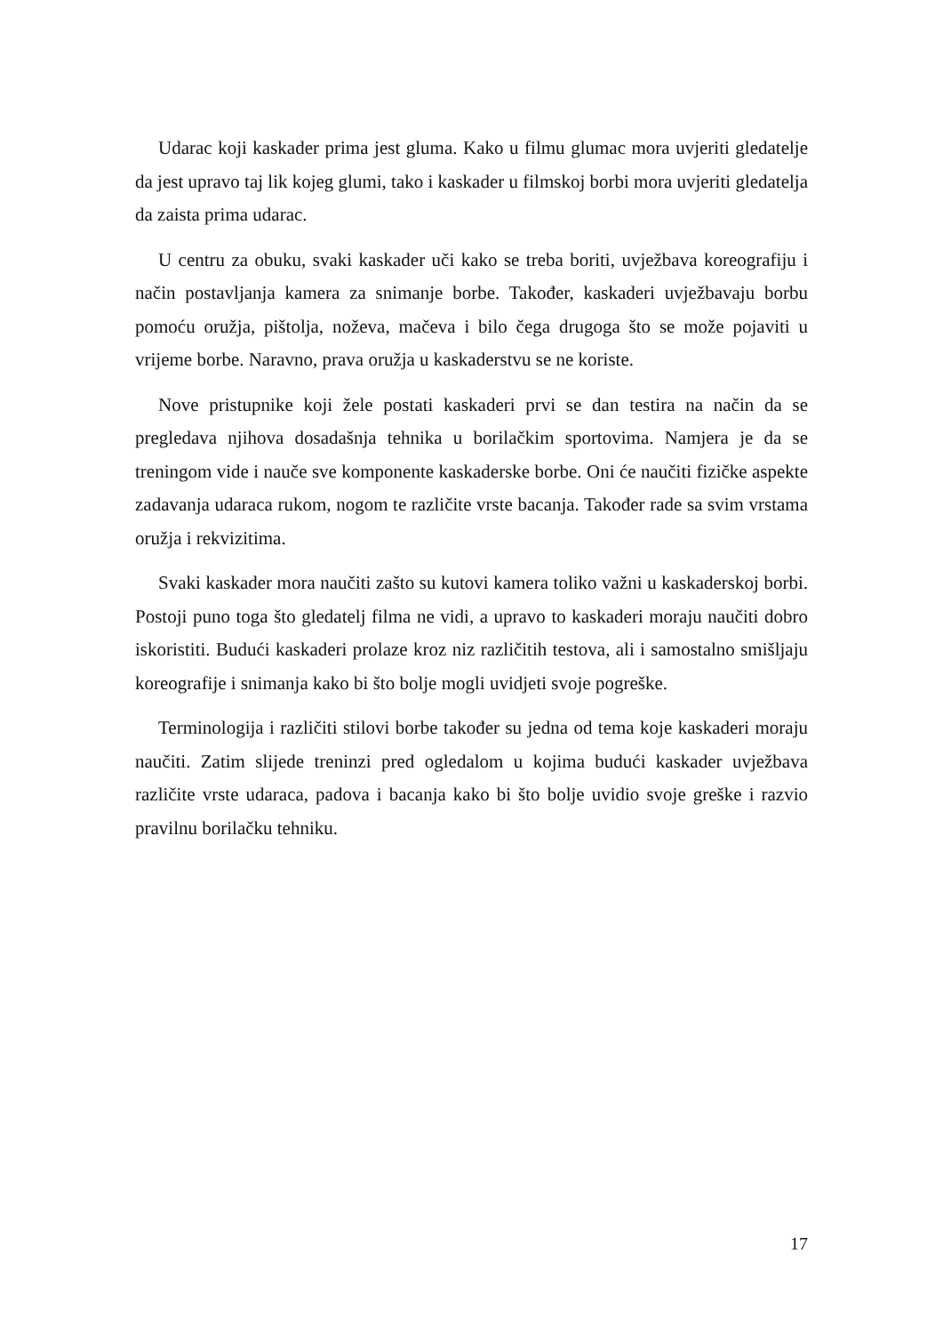Udarac koji kaskader prima jest gluma. Kako u filmu glumac mora uvjeriti gledatelje da jest upravo taj lik kojeg glumi, tako i kaskader u filmskoj borbi mora uvjeriti gledatelja da zaista prima udarac.
U centru za obuku, svaki kaskader uči kako se treba boriti, uvježbava koreografiju i način postavljanja kamera za snimanje borbe. Također, kaskaderi uvježbavaju borbu pomoću oružja, pištolja, noževa, mačeva i bilo čega drugoga što se može pojaviti u vrijeme borbe. Naravno, prava oružja u kaskaderstvu se ne koriste.
Nove pristupnike koji žele postati kaskaderi prvi se dan testira na način da se pregledava njihova dosadašnja tehnika u borilačkim sportovima. Namjera je da se treningom vide i nauče sve komponente kaskaderske borbe. Oni će naučiti fizičke aspekte zadavanja udaraca rukom, nogom te različite vrste bacanja. Također rade sa svim vrstama oružja i rekvizitima.
Svaki kaskader mora naučiti zašto su kutovi kamera toliko važni u kaskaderskoj borbi. Postoji puno toga što gledatelj filma ne vidi, a upravo to kaskaderi moraju naučiti dobro iskoristiti. Budući kaskaderi prolaze kroz niz različitih testova, ali i samostalno smišljaju koreografije i snimanja kako bi što bolje mogli uvidjeti svoje pogreške.
Terminologija i različiti stilovi borbe također su jedna od tema koje kaskaderi moraju naučiti. Zatim slijede treninzi pred ogledalom u kojima budući kaskader uvježbava različite vrste udaraca, padova i bacanja kako bi što bolje uvidio svoje greške i razvio pravilnu borilačku tehniku.
17